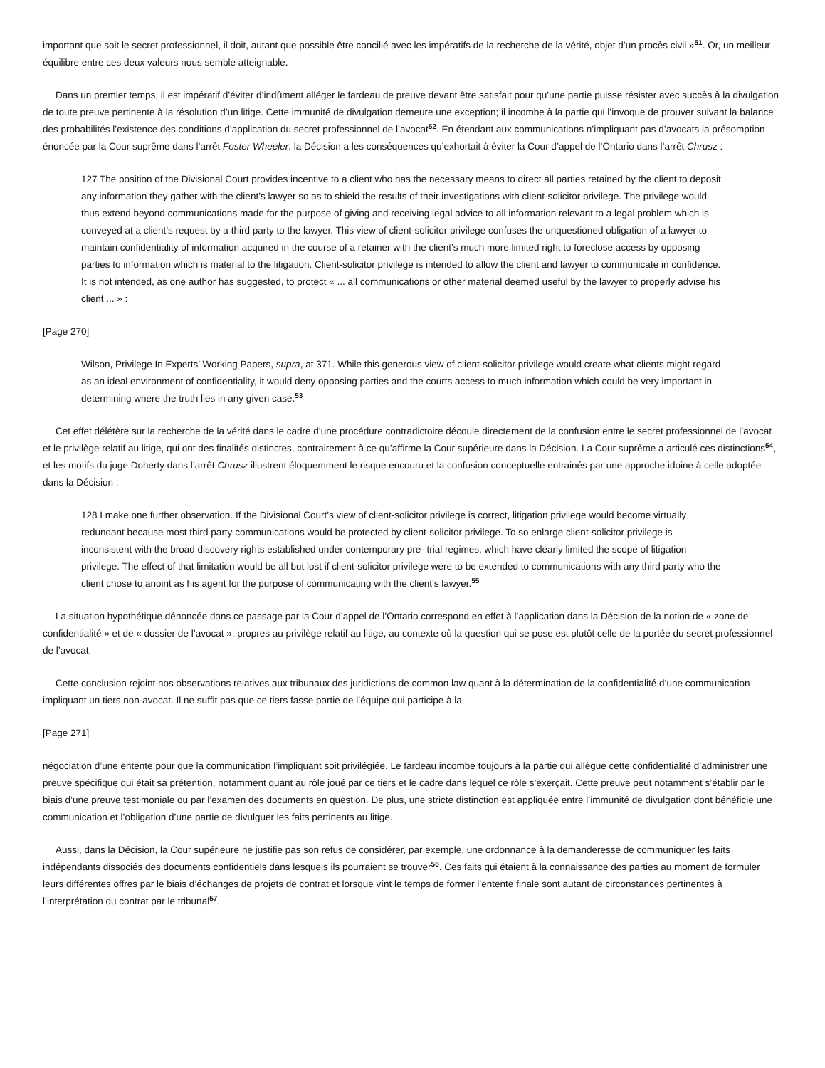important que soit le secret professionnel, il doit, autant que possible être concilié avec les impératifs de la recherche de la vérité, objet d’un procès civil »<sup>51</sup>. Or, un meilleur équilibre entre ces deux valeurs nous semble atteignable.
Dans un premier temps, il est impératif d’éviter d’indûment alléger le fardeau de preuve devant être satisfait pour qu’une partie puisse résister avec succès à la divulgation de toute preuve pertinente à la résolution d’un litige. Cette immunité de divulgation demeure une exception; il incombe à la partie qui l’invoque de prouver suivant la balance des probabilités l’existence des conditions d’application du secret professionnel de l’avocat<sup>52</sup>. En étendant aux communications n’impliquant pas d’avocats la présomption énoncée par la Cour suprême dans l’arrêt Foster Wheeler, la Décision a les conséquences qu’exhortait à éviter la Cour d’appel de l’Ontario dans l’arrêt Chrusz :
127 The position of the Divisional Court provides incentive to a client who has the necessary means to direct all parties retained by the client to deposit any information they gather with the client’s lawyer so as to shield the results of their investigations with client-solicitor privilege. The privilege would thus extend beyond communications made for the purpose of giving and receiving legal advice to all information relevant to a legal problem which is conveyed at a client’s request by a third party to the lawyer. This view of client-solicitor privilege confuses the unquestioned obligation of a lawyer to maintain confidentiality of information acquired in the course of a retainer with the client’s much more limited right to foreclose access by opposing parties to information which is material to the litigation. Client-solicitor privilege is intended to allow the client and lawyer to communicate in confidence. It is not intended, as one author has suggested, to protect « ... all communications or other material deemed useful by the lawyer to properly advise his client ... » :
[Page 270]
Wilson, Privilege In Experts’ Working Papers, supra, at 371. While this generous view of client-solicitor privilege would create what clients might regard as an ideal environment of confidentiality, it would deny opposing parties and the courts access to much information which could be very important in determining where the truth lies in any given case.<sup>53</sup>
Cet effet délétère sur la recherche de la vérité dans le cadre d’une procédure contradictoire découle directement de la confusion entre le secret professionnel de l’avocat et le privilège relatif au litige, qui ont des finalités distinctes, contrairement à ce qu’affirme la Cour supérieure dans la Décision. La Cour suprême a articulé ces distinctions<sup>54</sup>, et les motifs du juge Doherty dans l’arrêt Chrusz illustrent éloquemment le risque encouru et la confusion conceptuelle entrainés par une approche idoine à celle adoptée dans la Décision :
128 I make one further observation. If the Divisional Court’s view of client-solicitor privilege is correct, litigation privilege would become virtually redundant because most third party communications would be protected by client-solicitor privilege. To so enlarge client-solicitor privilege is inconsistent with the broad discovery rights established under contemporary pre- trial regimes, which have clearly limited the scope of litigation privilege. The effect of that limitation would be all but lost if client-solicitor privilege were to be extended to communications with any third party who the client chose to anoint as his agent for the purpose of communicating with the client’s lawyer.<sup>55</sup>
La situation hypothétique dénoncée dans ce passage par la Cour d’appel de l’Ontario correspond en effet à l’application dans la Décision de la notion de « zone de confidentialité » et de « dossier de l’avocat », propres au privilège relatif au litige, au contexte où la question qui se pose est plutôt celle de la portée du secret professionnel de l’avocat.
Cette conclusion rejoint nos observations relatives aux tribunaux des juridictions de common law quant à la détermination de la confidentialité d’une communication impliquant un tiers non-avocat. Il ne suffit pas que ce tiers fasse partie de l’équipe qui participe à la
[Page 271]
négociation d’une entente pour que la communication l’impliquant soit privilégiée. Le fardeau incombe toujours à la partie qui allègue cette confidentialité d’administrer une preuve spécifique qui était sa prétention, notamment quant au rôle joué par ce tiers et le cadre dans lequel ce rôle s’exerçait. Cette preuve peut notamment s’établir par le biais d’une preuve testimoniale ou par l’examen des documents en question. De plus, une stricte distinction est appliquée entre l’immunité de divulgation dont bénéficie une communication et l’obligation d’une partie de divulguer les faits pertinents au litige.
Aussi, dans la Décision, la Cour supérieure ne justifie pas son refus de considérer, par exemple, une ordonnance à la demanderesse de communiquer les faits indépendants dissociés des documents confidentiels dans lesquels ils pourraient se trouver<sup>56</sup>. Ces faits qui étaient à la connaissance des parties au moment de formuler leurs différentes offres par le biais d’échanges de projets de contrat et lorsque vînt le temps de former l’entente finale sont autant de circonstances pertinentes à l’interprétation du contrat par le tribunal<sup>57</sup>.